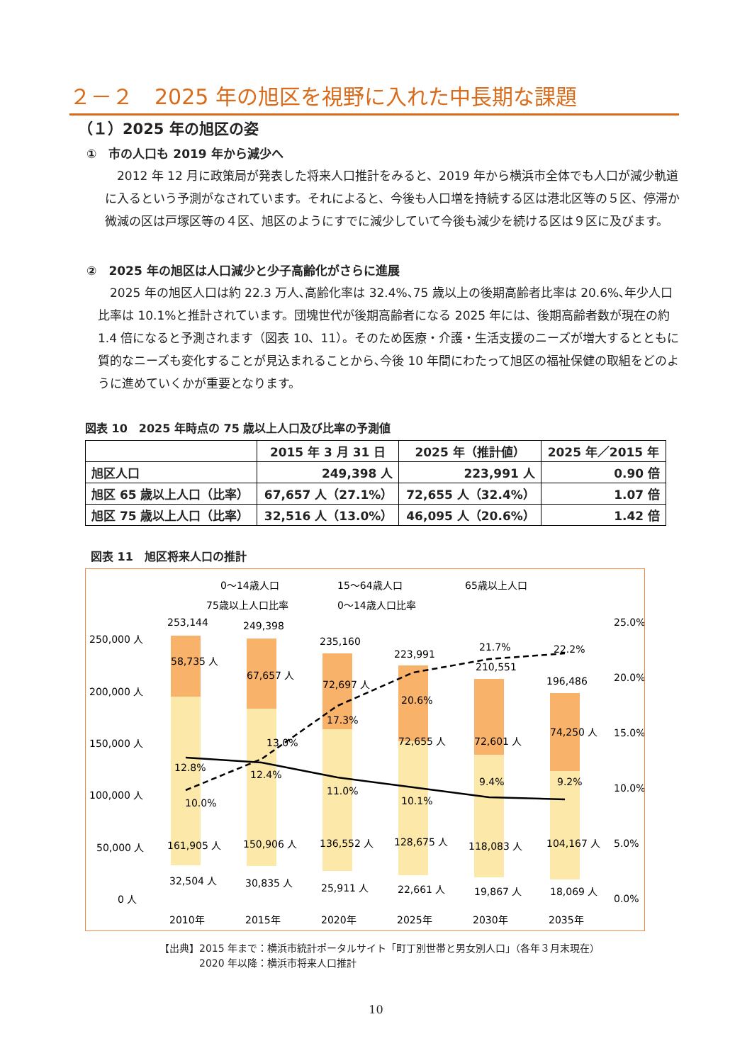２－２　2025 年の旭区を視野に入れた中長期な課題
（１）2025 年の旭区の姿
①　市の人口も 2019 年から減少へ
　2012 年 12 月に政策局が発表した将来人口推計をみると、2019 年から横浜市全体でも人口が減少軌道に入るという予測がなされています。それによると、今後も人口増を持続する区は港北区等の５区、停滞か微減の区は戸塚区等の４区、旭区のようにすでに減少していて今後も減少を続ける区は９区に及びます。
②　2025 年の旭区は人口減少と少子高齢化がさらに進展
　2025 年の旭区人口は約 22.3 万人､高齢化率は 32.4%､75 歳以上の後期高齢者比率は 20.6%､年少人口比率は 10.1%と推計されています。団塊世代が後期高齢者になる 2025 年には、後期高齢者数が現在の約 1.4 倍になると予測されます（図表 10、11）。そのため医療・介護・生活支援のニーズが増大するとともに質的なニーズも変化することが見込まれることから､今後 10 年間にわたって旭区の福祉保健の取組をどのように進めていくかが重要となります。
図表 10　2025 年時点の 75 歳以上人口及び比率の予測値
| | 2015 年 3 月 31 日 | 2025 年（推計値） | 2025 年／2015 年 |
| --- | --- | --- | --- |
| 旭区人口 | 249,398 人 | 223,991 人 | 0.90 倍 |
| 旭区 65 歳以上人口（比率） | 67,657 人（27.1%） | 72,655 人（32.4%） | 1.07 倍 |
| 旭区 75 歳以上人口（比率） | 32,516 人（13.0%） | 46,095 人（20.6%） | 1.42 倍 |
図表 11　旭区将来人口の推計
0～14歳人口
15～64歳人口
65歳以上人口
75歳以上人口比率
0～14歳人口比率
250,000 人
200,000 人
150,000 人
100,000 人
50,000 人
0 人
25.0%
20.0%
15.0%
10.0%
5.0%
0.0%
253,144
249,398
235,160
223,991
210,551
196,486
58,735 人
67,657 人
72,697 人
72,655 人
72,601 人
74,250 人
161,905 人
150,906 人
136,552 人
128,675 人
118,083 人
104,167 人
32,504 人
30,835 人
25,911 人
22,661 人
19,867 人
18,069 人
10.0%
13.0%
17.3%
20.6%
21.7%
22.2%
12.8%
12.4%
11.0%
10.1%
9.4%
9.2%
2010年
2015年
2020年
2025年
2030年
2035年
【出典】2015 年まで：横浜市統計ポータルサイト「町丁別世帯と男女別人口」（各年３月末現在）
　　　　2020 年以降：横浜市将来人口推計
10